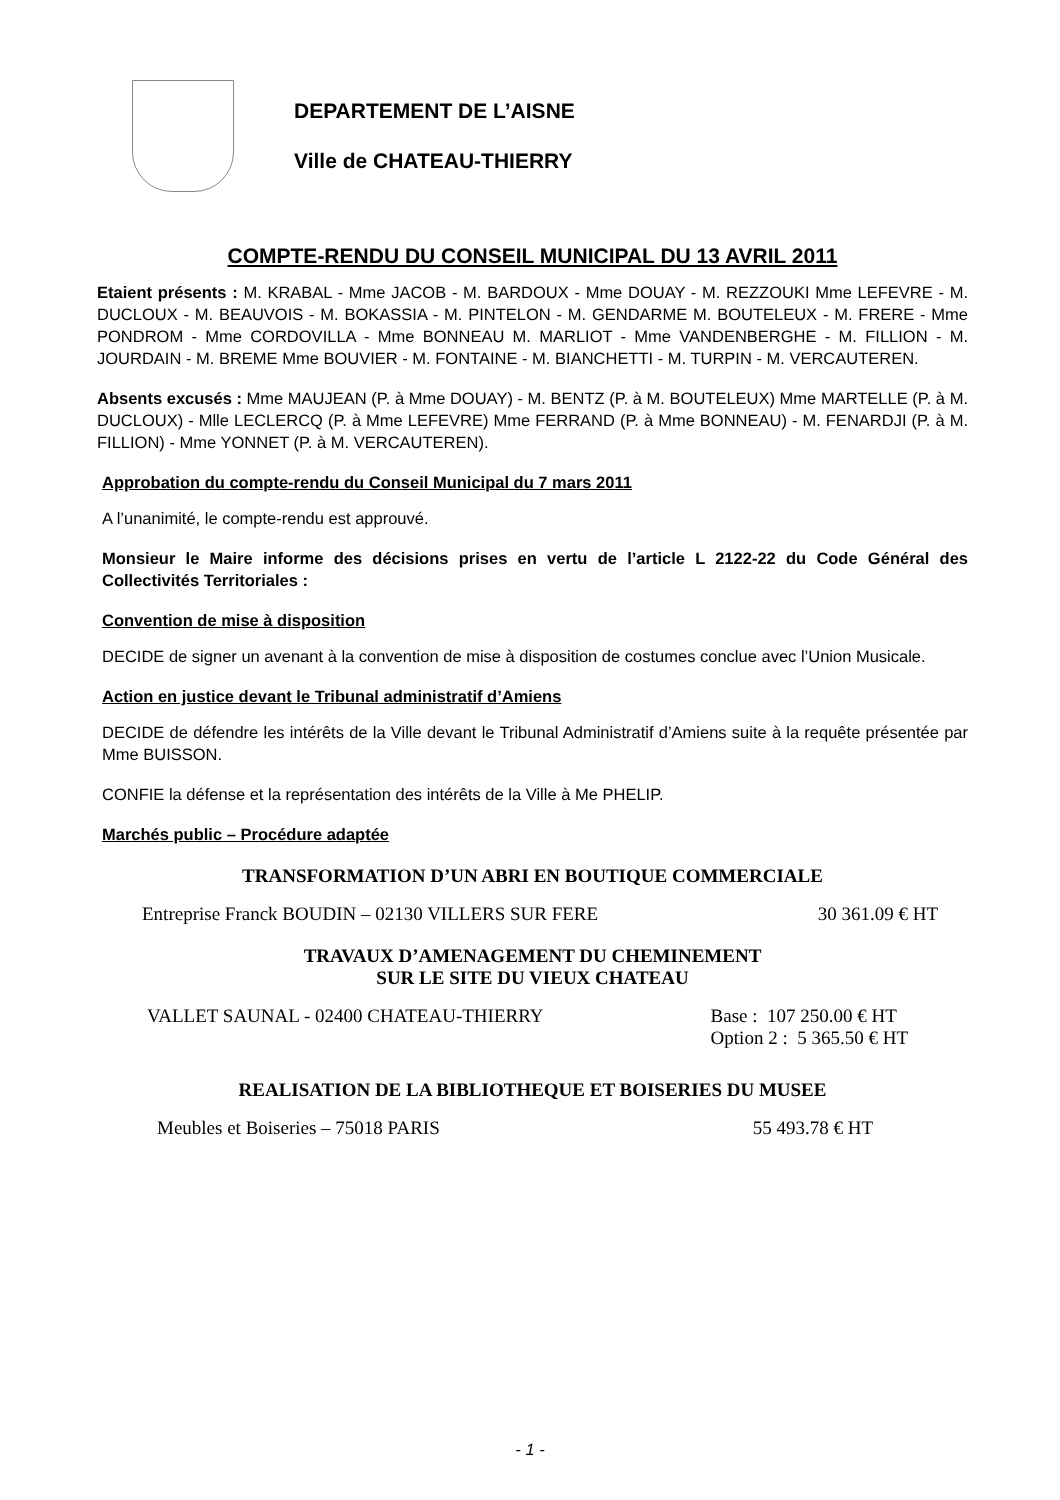DEPARTEMENT DE L’AISNE
Ville de CHATEAU-THIERRY
COMPTE-RENDU DU CONSEIL MUNICIPAL DU 13 AVRIL 2011
Etaient présents : M. KRABAL - Mme JACOB - M. BARDOUX - Mme DOUAY - M. REZZOUKI Mme LEFEVRE - M. DUCLOUX - M. BEAUVOIS - M. BOKASSIA - M. PINTELON - M. GENDARME M. BOUTELEUX - M. FRERE - Mme PONDROM - Mme CORDOVILLA - Mme BONNEAU M. MARLIOT - Mme VANDENBERGHE - M. FILLION - M. JOURDAIN - M. BREME Mme BOUVIER - M. FONTAINE - M. BIANCHETTI - M. TURPIN - M. VERCAUTEREN.
Absents excusés : Mme MAUJEAN (P. à Mme DOUAY) - M. BENTZ (P. à M. BOUTELEUX) Mme MARTELLE (P. à M. DUCLOUX) - Mlle LECLERCQ (P. à Mme LEFEVRE) Mme FERRAND (P. à Mme BONNEAU) - M. FENARDJI (P. à M. FILLION) - Mme YONNET (P. à M. VERCAUTEREN).
Approbation du compte-rendu du Conseil Municipal du 7 mars 2011
A l’unanimité, le compte-rendu est approuvé.
Monsieur le Maire informe des décisions prises en vertu de l’article L 2122-22 du Code Général des Collectivités Territoriales :
Convention de mise à disposition
DECIDE de signer un avenant à la convention de mise à disposition de costumes conclue avec l’Union Musicale.
Action en justice devant le Tribunal administratif d’Amiens
DECIDE de défendre les intérêts de la Ville devant le Tribunal Administratif d’Amiens suite à la requête présentée par Mme BUISSON.
CONFIE la défense et la représentation des intérêts de la Ville à Me PHELIP.
Marchés public – Procédure adaptée
TRANSFORMATION D’UN ABRI EN BOUTIQUE COMMERCIALE
Entreprise Franck BOUDIN – 02130 VILLERS SUR FERE 30 361.09 € HT
TRAVAUX D’AMENAGEMENT DU CHEMINEMENT
SUR LE SITE DU VIEUX CHATEAU
VALLET SAUNAL - 02400 CHATEAU-THIERRY Base : 107 250.00 € HT
Option 2 : 5 365.50 € HT
REALISATION DE LA BIBLIOTHEQUE ET BOISERIES DU MUSEE
Meubles et Boiseries – 75018 PARIS 55 493.78 € HT
- 1 -